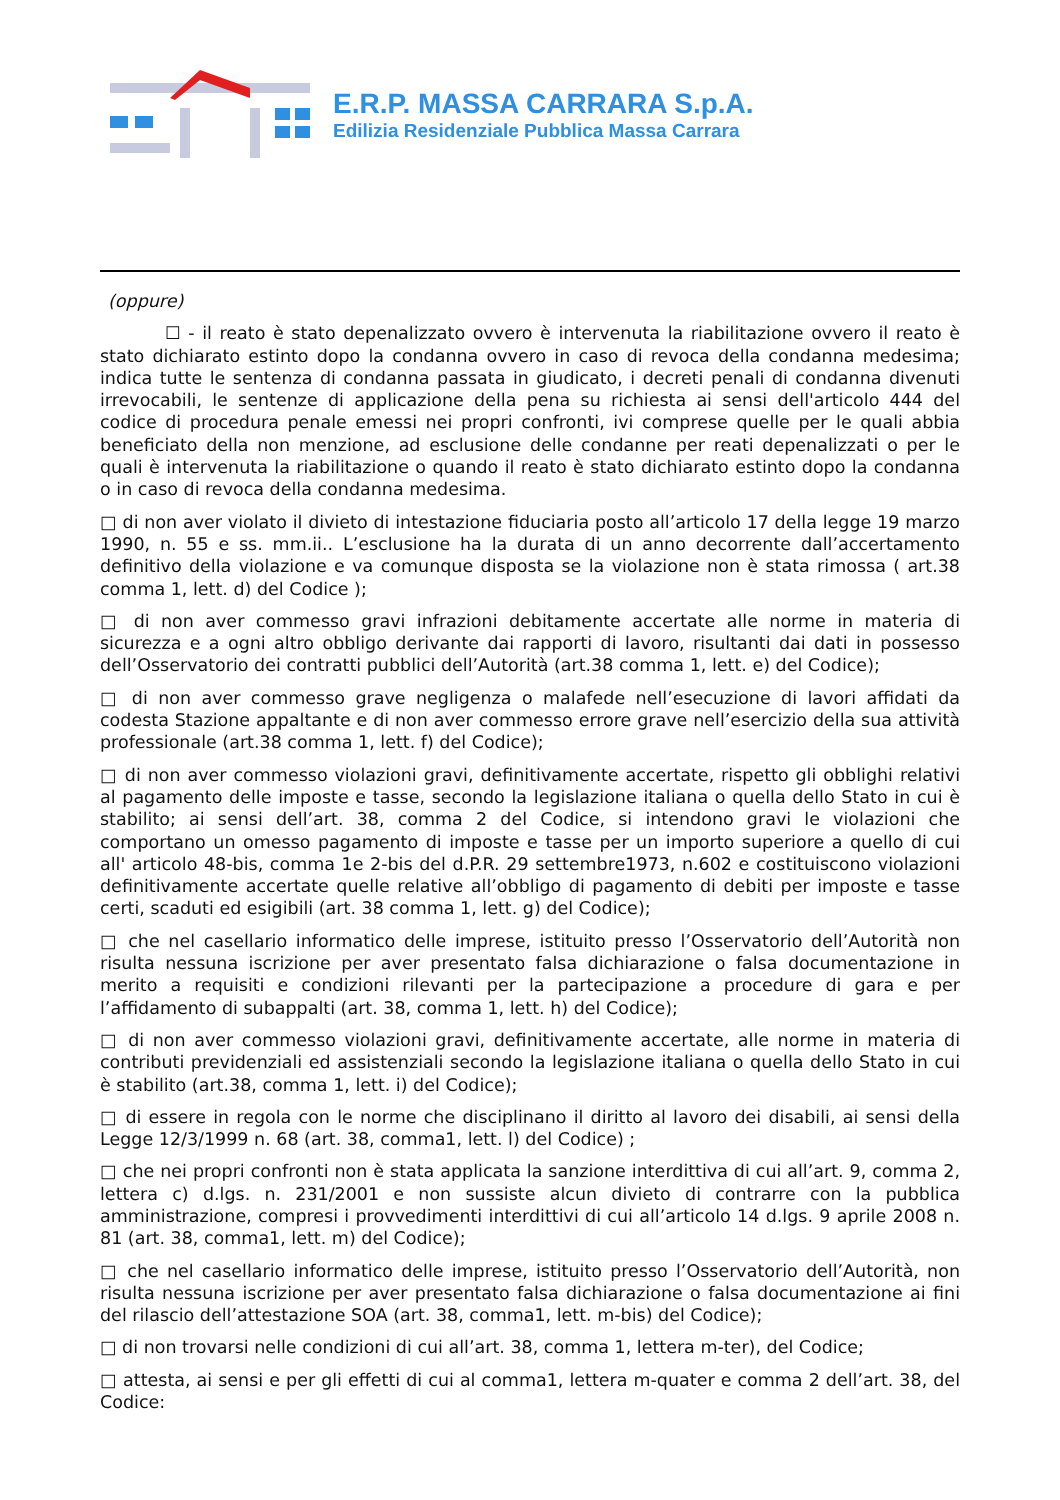E.R.P. MASSA CARRARA S.p.A.
Edilizia Residenziale Pubblica Massa Carrara
(oppure)
☐ - il reato è stato depenalizzato ovvero è intervenuta la riabilitazione ovvero il reato è stato dichiarato estinto dopo la condanna ovvero in caso di revoca della condanna medesima; indica tutte le sentenza di condanna passata in giudicato, i decreti penali di condanna divenuti irrevocabili, le sentenze di applicazione della pena su richiesta ai sensi dell'articolo 444 del codice di procedura penale emessi nei propri confronti, ivi comprese quelle per le quali abbia beneficiato della non menzione, ad esclusione delle condanne per reati depenalizzati o per le quali è intervenuta la riabilitazione o quando il reato è stato dichiarato estinto dopo la condanna o in caso di revoca della condanna medesima.
□ di non aver violato il divieto di intestazione fiduciaria posto all’articolo 17 della legge 19 marzo 1990, n. 55 e ss. mm.ii.. L’esclusione ha la durata di un anno decorrente dall’accertamento definitivo della violazione e va comunque disposta se la violazione non è stata rimossa ( art.38 comma 1, lett. d) del Codice );
□ di non aver commesso gravi infrazioni debitamente accertate alle norme in materia di sicurezza e a ogni altro obbligo derivante dai rapporti di lavoro, risultanti dai dati in possesso dell’Osservatorio dei contratti pubblici dell’Autorità (art.38 comma 1, lett. e) del Codice);
□ di non aver commesso grave negligenza o malafede nell’esecuzione di lavori affidati da codesta Stazione appaltante e di non aver commesso errore grave nell’esercizio della sua attività professionale (art.38 comma 1, lett. f) del Codice);
□ di non aver commesso violazioni gravi, definitivamente accertate, rispetto gli obblighi relativi al pagamento delle imposte e tasse, secondo la legislazione italiana o quella dello Stato in cui è stabilito; ai sensi dell’art. 38, comma 2 del Codice, si intendono gravi le violazioni che comportano un omesso pagamento di imposte e tasse per un importo superiore a quello di cui all' articolo 48-bis, comma 1e 2-bis del d.P.R. 29 settembre1973, n.602 e costituiscono violazioni definitivamente accertate quelle relative all’obbligo di pagamento di debiti per imposte e tasse certi, scaduti ed esigibili (art. 38 comma 1, lett. g) del Codice);
□ che nel casellario informatico delle imprese, istituito presso l’Osservatorio dell’Autorità non risulta nessuna iscrizione per aver presentato falsa dichiarazione o falsa documentazione in merito a requisiti e condizioni rilevanti per la partecipazione a procedure di gara e per l’affidamento di subappalti (art. 38, comma 1, lett. h) del Codice);
□ di non aver commesso violazioni gravi, definitivamente accertate, alle norme in materia di contributi previdenziali ed assistenziali secondo la legislazione italiana o quella dello Stato in cui è stabilito (art.38, comma 1, lett. i) del Codice);
□ di essere in regola con le norme che disciplinano il diritto al lavoro dei disabili, ai sensi della Legge 12/3/1999 n. 68 (art. 38, comma1, lett. l) del Codice) ;
□ che nei propri confronti non è stata applicata la sanzione interdittiva di cui all’art. 9, comma 2, lettera c) d.lgs. n. 231/2001 e non sussiste alcun divieto di contrarre con la pubblica amministrazione, compresi i provvedimenti interdittivi di cui all’articolo 14 d.lgs. 9 aprile 2008 n. 81 (art. 38, comma1, lett. m) del Codice);
□ che nel casellario informatico delle imprese, istituito presso l’Osservatorio dell’Autorità, non risulta nessuna iscrizione per aver presentato falsa dichiarazione o falsa documentazione ai fini del rilascio dell’attestazione SOA (art. 38, comma1, lett. m-bis) del Codice);
□ di non trovarsi nelle condizioni di cui all’art. 38, comma 1, lettera m-ter), del Codice;
□ attesta, ai sensi e per gli effetti di cui al comma1, lettera m-quater e comma 2 dell’art. 38, del Codice: